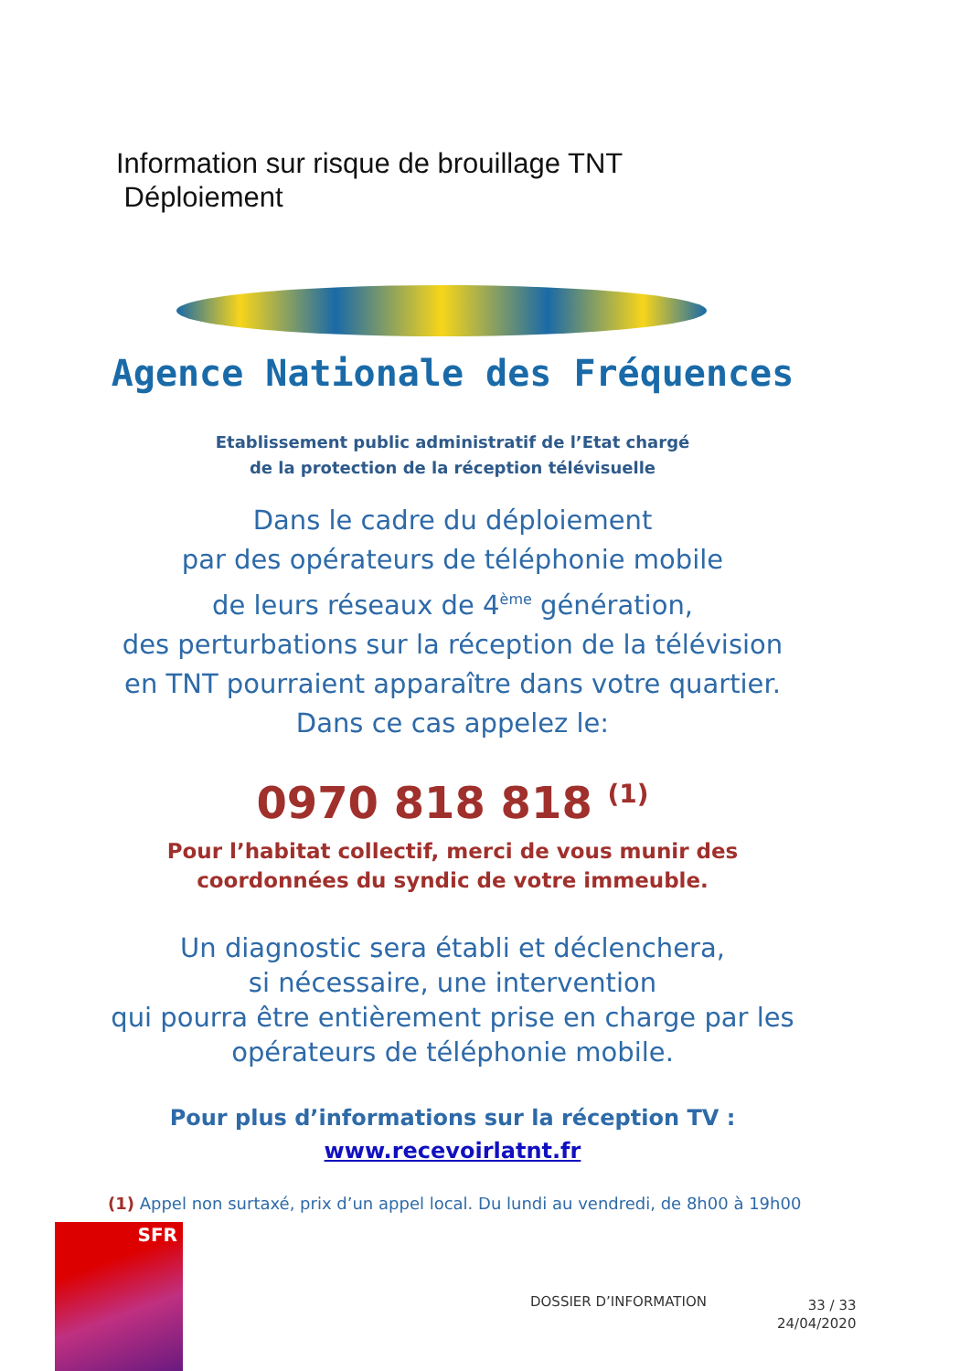Information sur risque de brouillage TNT
Déploiement
Agence Nationale des Fréquences
Etablissement public administratif de l’Etat chargé
de la protection de la réception télévisuelle
Dans le cadre du déploiement
par des opérateurs de téléphonie mobile
de leurs réseaux de 4<sup>ème</sup> génération,
des perturbations sur la réception de la télévision
en TNT pourraient apparaître dans votre quartier.
Dans ce cas appelez le:
0970 818 818 <sup>(1)</sup>
Pour l’habitat collectif, merci de vous munir des
coordonnées du syndic de votre immeuble.
Un diagnostic sera établi et déclenchera,
si nécessaire, une intervention
qui pourra être entièrement prise en charge par les
opérateurs de téléphonie mobile.
Pour plus d’informations sur la réception TV :
www.recevoirlatnt.fr
(1) Appel non surtaxé, prix d’un appel local. Du lundi au vendredi, de 8h00 à 19h00
SFR
DOSSIER D’INFORMATION
33 / 33
24/04/2020